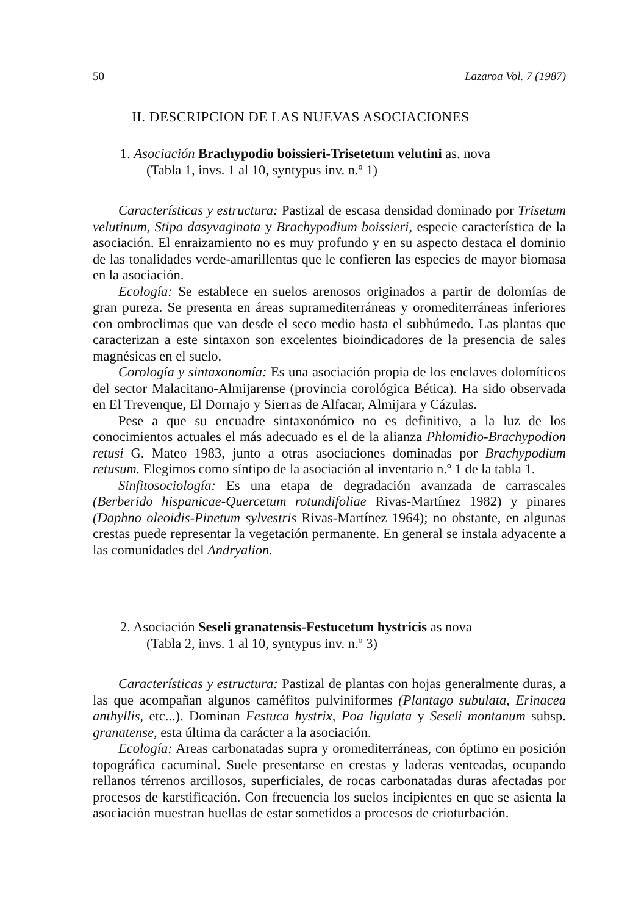50 Lazaroa Vol. 7 (1987)
II. DESCRIPCION DE LAS NUEVAS ASOCIACIONES
1. Asociación Brachypodio boissieri-Trisetetum velutini as. nova
(Tabla 1, invs. 1 al 10, syntypus inv. n.º 1)
Características y estructura: Pastizal de escasa densidad dominado por Trisetum velutinum, Stipa dasyvaginata y Brachypodium boissieri, especie característica de la asociación. El enraizamiento no es muy profundo y en su aspecto destaca el dominio de las tonalidades verde-amarillentas que le confieren las especies de mayor biomasa en la asociación.
Ecología: Se establece en suelos arenosos originados a partir de dolomías de gran pureza. Se presenta en áreas supramediterráneas y oromediterráneas inferiores con ombroclimas que van desde el seco medio hasta el subhúmedo. Las plantas que caracterizan a este sintaxon son excelentes bioindicadores de la presencia de sales magnésicas en el suelo.
Corología y sintaxonomía: Es una asociación propia de los enclaves dolomíticos del sector Malacitano-Almijarense (provincia corológica Bética). Ha sido observada en El Trevenque, El Dornajo y Sierras de Alfacar, Almijara y Cázulas.
Pese a que su encuadre sintaxonómico no es definitivo, a la luz de los conocimientos actuales el más adecuado es el de la alianza Phlomidio-Brachypodion retusi G. Mateo 1983, junto a otras asociaciones dominadas por Brachypodium retusum. Elegimos como síntipo de la asociación al inventario n.º 1 de la tabla 1.
Sinfitosociología: Es una etapa de degradación avanzada de carrascales (Berberido hispanicae-Quercetum rotundifoliae Rivas-Martínez 1982) y pinares (Daphno oleoidis-Pinetum sylvestris Rivas-Martínez 1964); no obstante, en algunas crestas puede representar la vegetación permanente. En general se instala adyacente a las comunidades del Andryalion.
2. Asociación Seseli granatensis-Festucetum hystricis as nova
(Tabla 2, invs. 1 al 10, syntypus inv. n.º 3)
Características y estructura: Pastizal de plantas con hojas generalmente duras, a las que acompañan algunos caméfitos pulviniformes (Plantago subulata, Erinacea anthyllis, etc...). Dominan Festuca hystrix, Poa ligulata y Seseli montanum subsp. granatense, esta última da carácter a la asociación.
Ecología: Areas carbonatadas supra y oromediterráneas, con óptimo en posición topográfica cacuminal. Suele presentarse en crestas y laderas venteadas, ocupando rellanos térrenos arcillosos, superficiales, de rocas carbonatadas duras afectadas por procesos de karstificación. Con frecuencia los suelos incipientes en que se asienta la asociación muestran huellas de estar sometidos a procesos de crioturbación.